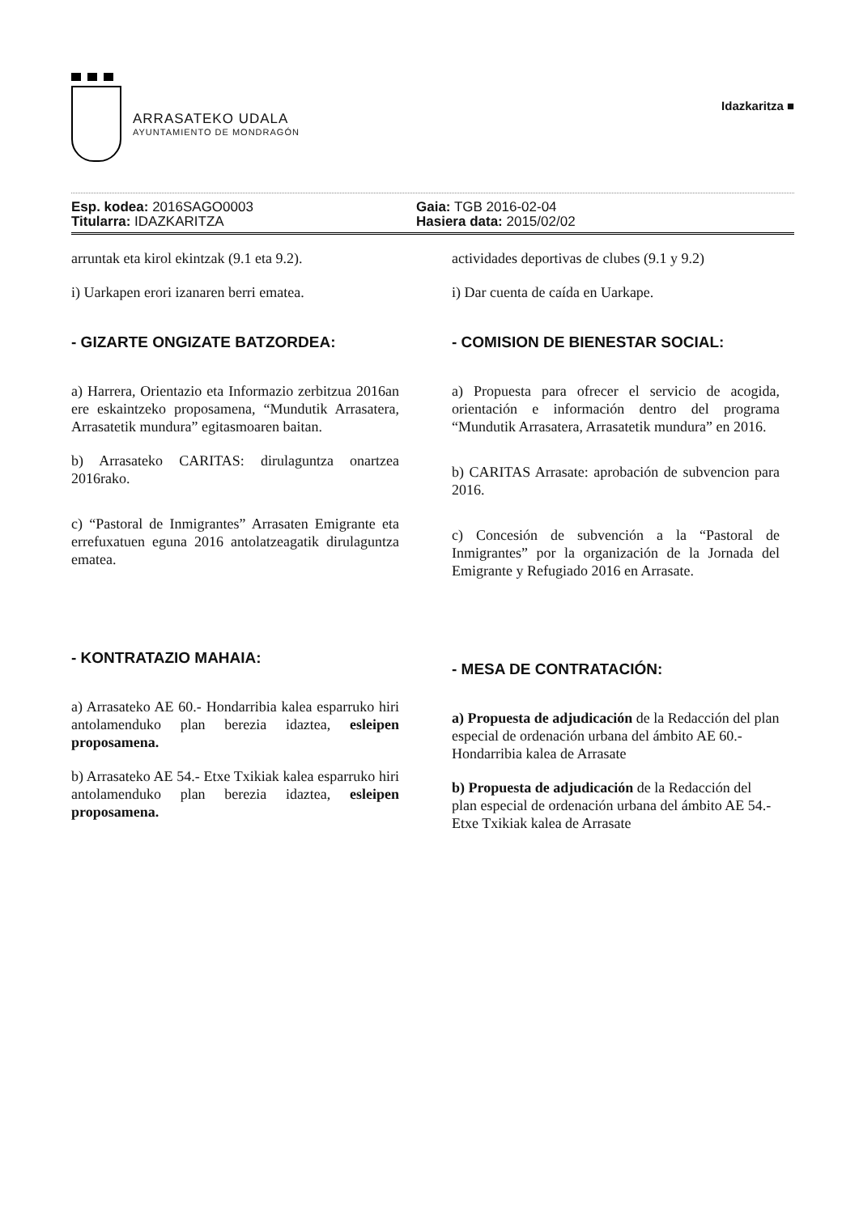ARRASATEKO UDALA
AYUNTAMIENTO DE MONDRAGÓN
Idazkaritza ■
Esp. kodea: 2016SAGO0003
Titularra: IDAZKARITZA
Gaia: TGB 2016-02-04
Hasiera data: 2015/02/02
arruntak eta kirol ekintzak (9.1 eta 9.2).
i) Uarkapen erori izanaren berri ematea.
- GIZARTE ONGIZATE BATZORDEA:
a) Harrera, Orientazio eta Informazio zerbitzua 2016an ere eskaintzeko proposamena, “Mundutik Arrasatera, Arrasatetik mundura” egitasmoaren baitan.
b) Arrasateko CARITAS: dirulaguntza onartzea 2016rako.
c) “Pastoral de Inmigrantes” Arrasaten Emigrante eta errefuxatuen eguna 2016 antolatzeagatik dirulaguntza ematea.
- KONTRATAZIO MAHAIA:
a) Arrasateko AE 60.- Hondarribia kalea esparruko hiri antolamenduko plan berezia idaztea, esleipen proposamena.
b) Arrasateko AE 54.- Etxe Txikiak kalea esparruko hiri antolamenduko plan berezia idaztea, esleipen proposamena.
actividades deportivas de clubes (9.1 y 9.2)
i) Dar cuenta de caída en Uarkape.
- COMISION DE BIENESTAR SOCIAL:
a) Propuesta para ofrecer el servicio de acogida, orientación e información dentro del programa “Mundutik Arrasatera, Arrasatetik mundura” en 2016.
b) CARITAS Arrasate: aprobación de subvencion para 2016.
c) Concesión de subvención a la “Pastoral de Inmigrantes” por la organización de la Jornada del Emigrante y Refugiado 2016 en Arrasate.
- MESA DE CONTRATACIÓN:
a) Propuesta de adjudicación de la Redacción del plan especial de ordenación urbana del ámbito AE 60.- Hondarribia kalea de Arrasate
b) Propuesta de adjudicación de la Redacción del plan especial de ordenación urbana del ámbito AE 54.- Etxe Txikiak kalea de Arrasate